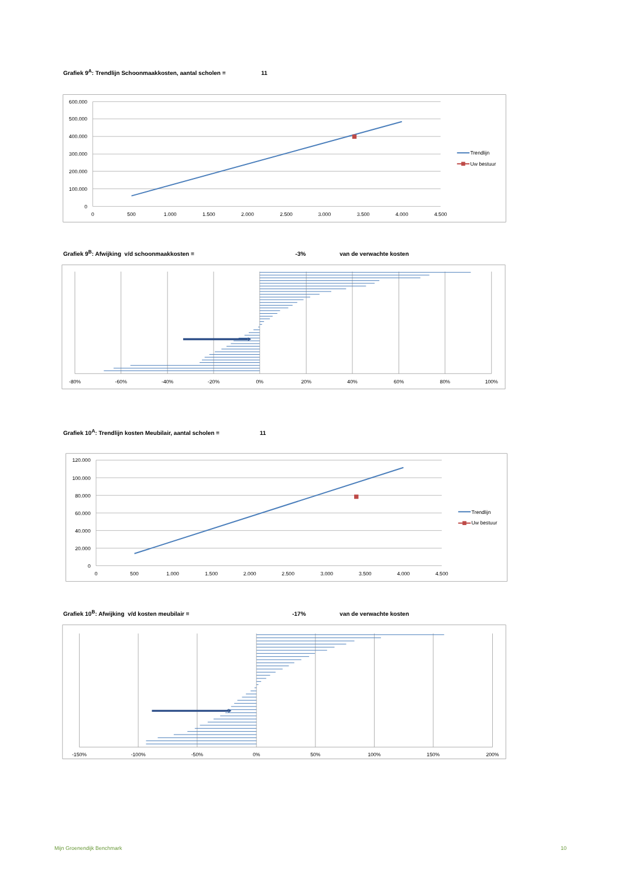Grafiek 9<sup>A</sup>: Trendlijn Schoonmaakkosten, aantal scholen = 11
600.000
500.000
400.000
300.000
200.000
100.000
0
0
500
1.000
1.500
2.000
2.500
3.000
3.500
4.000
4.500
Trendlijn
Uw bestuur
Grafiek 9<sup>B</sup>: Afwijking v/d schoonmaakkosten = -3% van de verwachte kosten
-80%
-60%
-40%
-20%
0%
20%
40%
60%
80%
100%
Grafiek 10<sup>A</sup>: Trendlijn kosten Meubilair, aantal scholen = 11
120.000
100.000
80.000
60.000
40.000
20.000
0
0
500
1.000
1.500
2.000
2.500
3.000
3.500
4.000
4.500
Trendlijn
Uw bestuur
Grafiek 10<sup>B</sup>: Afwijking v/d kosten meubilair = -17% van de verwachte kosten
-150%
-100%
-50%
0%
50%
100%
150%
200%
Mijn Groenendijk Benchmark 10